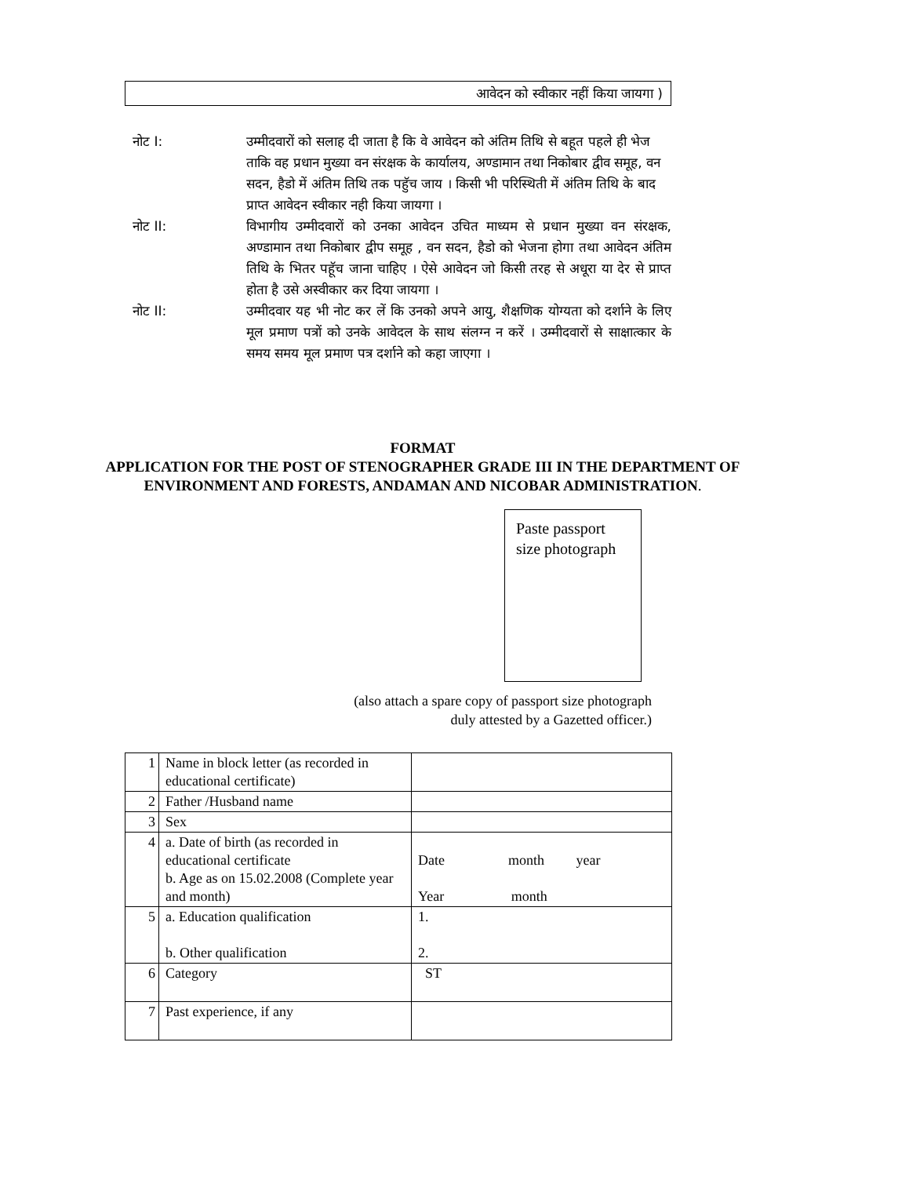आवेदन को स्वीकार नहीं किया जायगा )
नोट I: उम्मीदवारों को सलाह दी जाता है कि वे आवेदन को अंतिम तिथि से बहूत पहले ही भेज ताकि वह प्रधान मुख्या वन संरक्षक के कार्यालय, अण्डामान तथा निकोबार द्वीव समूह, वन सदन, हैडो में अंतिम तिथि तक पहुॅच जाय । किसी भी परिस्थिती में अंतिम तिथि के बाद प्राप्त आवेदन स्वीकार नही किया जायगा ।
नोट II: विभागीय उम्मीदवारों को उनका आवेदन उचित माध्यम से प्रधान मुख्या वन संरक्षक, अण्डामान तथा निकोबार द्वीप समूह , वन सदन, हैडो को भेजना होगा तथा आवेदन अंतिम तिथि के भितर पहूॅच जाना चाहिए । ऐसे आवेदन जो किसी तरह से अधूरा या देर से प्राप्त होता है उसे अस्वीकार कर दिया जायगा ।
नोट II: उम्मीदवार यह भी नोट कर लें कि उनको अपने आयु, शैक्षणिक योग्यता को दर्शाने के लिए मूल प्रमाण पत्रों को उनके आवेदल के साथ संलग्न न करें । उम्मीदवारों से साक्षात्कार के समय समय मूल प्रमाण पत्र दर्शाने को कहा जाएगा ।
FORMAT
APPLICATION FOR THE POST OF STENOGRAPHER GRADE III IN THE DEPARTMENT OF ENVIRONMENT AND FORESTS, ANDAMAN AND NICOBAR ADMINISTRATION.
Paste passport size photograph
(also attach a spare copy of passport size photograph
duly attested by a Gazetted officer.)
| 1 | Name in block letter (as recorded in educational certificate) | |
| 2 | Father /Husband name | |
| 3 | Sex | |
| 4 | a. Date of birth (as recorded in educational certificate b. Age as on 15.02.2008 (Complete year and month) | Date month year Year month |
| 5 | a. Education qualification b. Other qualification | 1. 2. |
| 6 | Category | ST |
| 7 | Past experience, if any | |